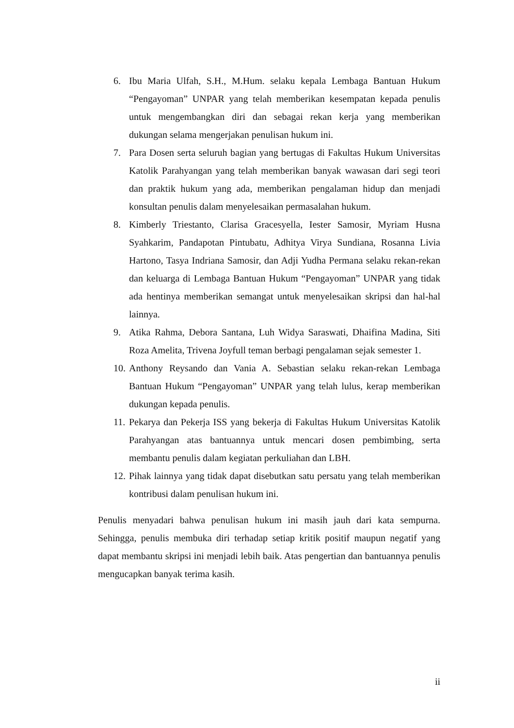6. Ibu Maria Ulfah, S.H., M.Hum. selaku kepala Lembaga Bantuan Hukum “Pengayoman” UNPAR yang telah memberikan kesempatan kepada penulis untuk mengembangkan diri dan sebagai rekan kerja yang memberikan dukungan selama mengerjakan penulisan hukum ini.
7. Para Dosen serta seluruh bagian yang bertugas di Fakultas Hukum Universitas Katolik Parahyangan yang telah memberikan banyak wawasan dari segi teori dan praktik hukum yang ada, memberikan pengalaman hidup dan menjadi konsultan penulis dalam menyelesaikan permasalahan hukum.
8. Kimberly Triestanto, Clarisa Gracesyella, Iester Samosir, Myriam Husna Syahkarim, Pandapotan Pintubatu, Adhitya Virya Sundiana, Rosanna Livia Hartono, Tasya Indriana Samosir, dan Adji Yudha Permana selaku rekan-rekan dan keluarga di Lembaga Bantuan Hukum “Pengayoman” UNPAR yang tidak ada hentinya memberikan semangat untuk menyelesaikan skripsi dan hal-hal lainnya.
9. Atika Rahma, Debora Santana, Luh Widya Saraswati, Dhaifina Madina, Siti Roza Amelita, Trivena Joyfull teman berbagi pengalaman sejak semester 1.
10. Anthony Reysando dan Vania A. Sebastian selaku rekan-rekan Lembaga Bantuan Hukum “Pengayoman” UNPAR yang telah lulus, kerap memberikan dukungan kepada penulis.
11. Pekarya dan Pekerja ISS yang bekerja di Fakultas Hukum Universitas Katolik Parahyangan atas bantuannya untuk mencari dosen pembimbing, serta membantu penulis dalam kegiatan perkuliahan dan LBH.
12. Pihak lainnya yang tidak dapat disebutkan satu persatu yang telah memberikan kontribusi dalam penulisan hukum ini.
Penulis menyadari bahwa penulisan hukum ini masih jauh dari kata sempurna. Sehingga, penulis membuka diri terhadap setiap kritik positif maupun negatif yang dapat membantu skripsi ini menjadi lebih baik. Atas pengertian dan bantuannya penulis mengucapkan banyak terima kasih.
ii